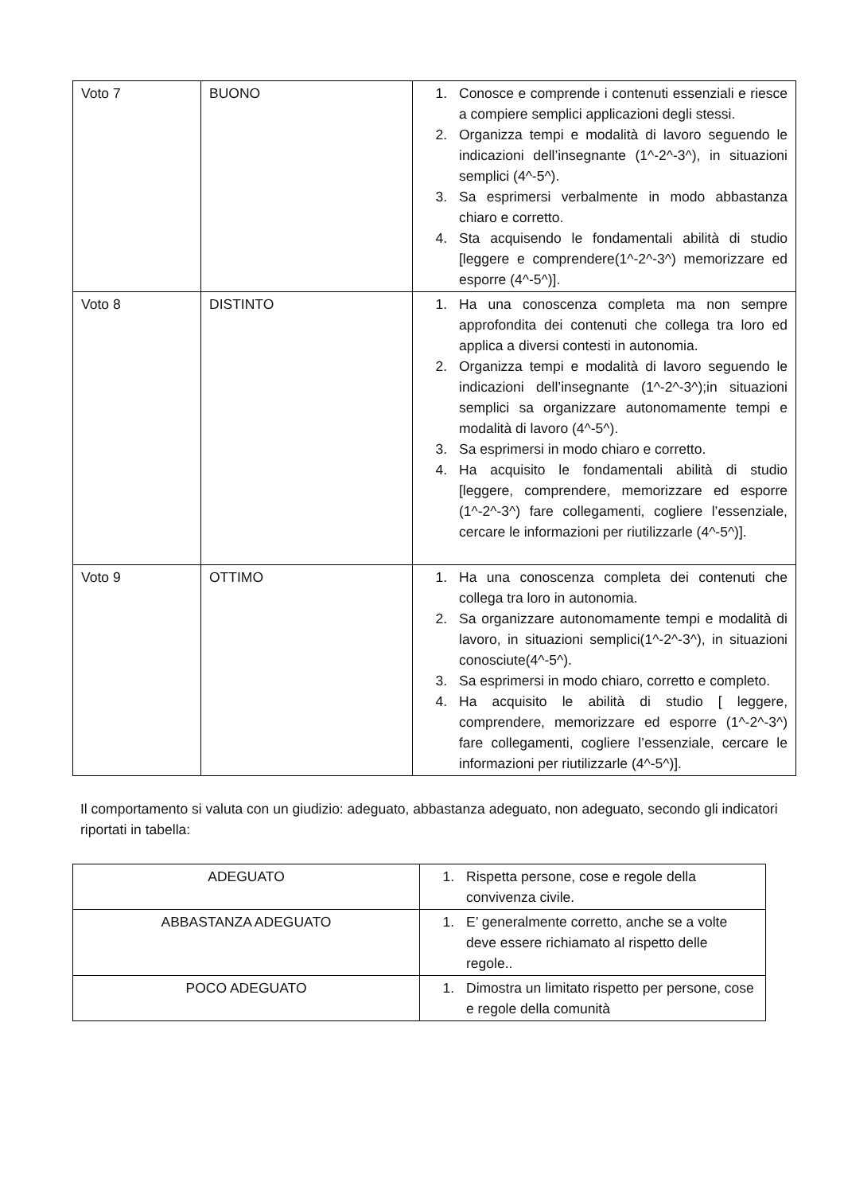| Voto 7 | BUONO | 1. Conosce e comprende i contenuti essenziali e riesce a compiere semplici applicazioni degli stessi. 2. Organizza tempi e modalità di lavoro seguendo le indicazioni dell’insegnante (1^-2^-3^), in situazioni semplici (4^-5^). 3. Sa esprimersi verbalmente in modo abbastanza chiaro e corretto. 4. Sta acquisendo le fondamentali abilità di studio [leggere e comprendere(1^-2^-3^) memorizzare ed esporre (4^-5^)]. |
| Voto 8 | DISTINTO | 1. Ha una conoscenza completa ma non sempre approfondita dei contenuti che collega tra loro ed applica a diversi contesti in autonomia. 2. Organizza tempi e modalità di lavoro seguendo le indicazioni dell’insegnante (1^-2^-3^);in situazioni semplici sa organizzare autonomamente tempi e modalità di lavoro (4^-5^). 3. Sa esprimersi in modo chiaro e corretto. 4. Ha acquisito le fondamentali abilità di studio [leggere, comprendere, memorizzare ed esporre (1^-2^-3^) fare collegamenti, cogliere l’essenziale, cercare le informazioni per riutilizzarle (4^-5^)]. |
| Voto 9 | OTTIMO | 1. Ha una conoscenza completa dei contenuti che collega tra loro in autonomia. 2. Sa organizzare autonomamente tempi e modalità di lavoro, in situazioni semplici(1^-2^-3^), in situazioni conosciute(4^-5^). 3. Sa esprimersi in modo chiaro, corretto e completo. 4. Ha acquisito le abilità di studio [ leggere, comprendere, memorizzare ed esporre (1^-2^-3^) fare collegamenti, cogliere l’essenziale, cercare le informazioni per riutilizzarle (4^-5^)]. |
Il comportamento si valuta con un giudizio: adeguato, abbastanza adeguato, non adeguato, secondo gli indicatori riportati in tabella:
| ADEGUATO | 1. Rispetta persone, cose e regole della convivenza civile. |
| ABBASTANZA ADEGUATO | 1. E’ generalmente corretto, anche se a volte deve essere richiamato al rispetto delle regole.. |
| POCO ADEGUATO | 1. Dimostra un limitato rispetto per persone, cose e regole della comunità |